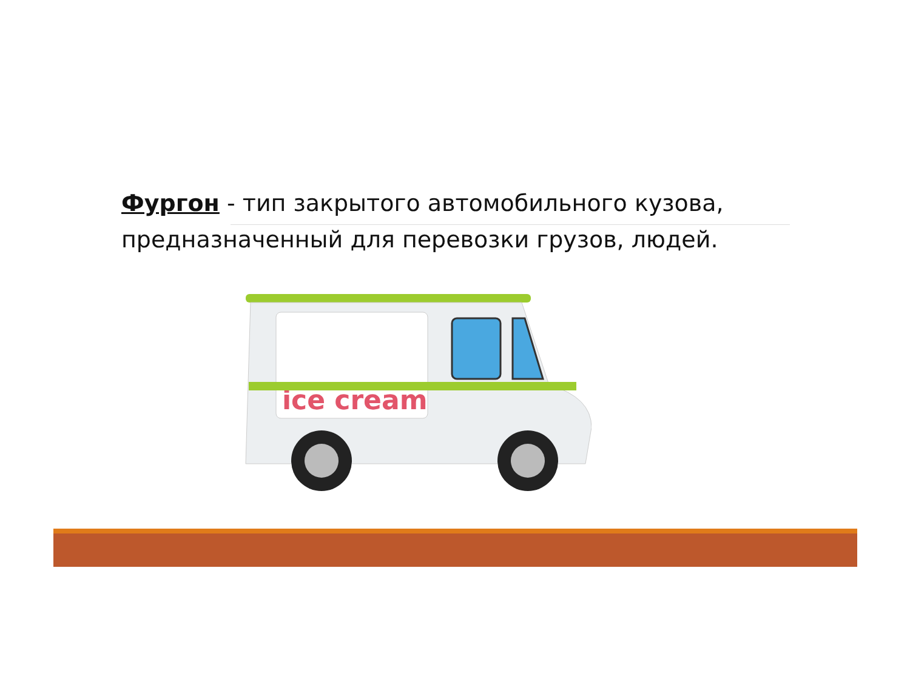Фургон - тип закрытого автомобильного кузова, предназначенный для перевозки грузов, людей.
ice cream